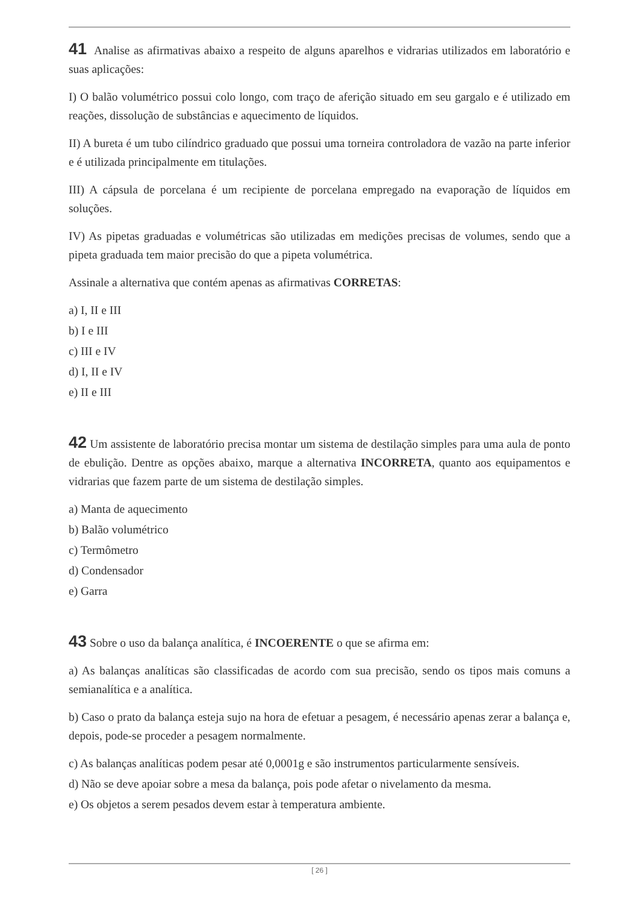41 Analise as afirmativas abaixo a respeito de alguns aparelhos e vidrarias utilizados em laboratório e suas aplicações:
I) O balão volumétrico possui colo longo, com traço de aferição situado em seu gargalo e é utilizado em reações, dissolução de substâncias e aquecimento de líquidos.
II) A bureta é um tubo cilíndrico graduado que possui uma torneira controladora de vazão na parte inferior e é utilizada principalmente em titulações.
III) A cápsula de porcelana é um recipiente de porcelana empregado na evaporação de líquidos em soluções.
IV) As pipetas graduadas e volumétricas são utilizadas em medições precisas de volumes, sendo que a pipeta graduada tem maior precisão do que a pipeta volumétrica.
Assinale a alternativa que contém apenas as afirmativas CORRETAS:
a) I, II e III
b) I e III
c) III e IV
d) I, II e IV
e) II e III
42 Um assistente de laboratório precisa montar um sistema de destilação simples para uma aula de ponto de ebulição. Dentre as opções abaixo, marque a alternativa INCORRETA, quanto aos equipamentos e vidrarias que fazem parte de um sistema de destilação simples.
a) Manta de aquecimento
b) Balão volumétrico
c) Termômetro
d) Condensador
e) Garra
43 Sobre o uso da balança analítica, é INCOERENTE o que se afirma em:
a) As balanças analíticas são classificadas de acordo com sua precisão, sendo os tipos mais comuns a semianalítica e a analítica.
b) Caso o prato da balança esteja sujo na hora de efetuar a pesagem, é necessário apenas zerar a balança e, depois, pode-se proceder a pesagem normalmente.
c) As balanças analíticas podem pesar até 0,0001g e são instrumentos particularmente sensíveis.
d) Não se deve apoiar sobre a mesa da balança, pois pode afetar o nivelamento da mesma.
e) Os objetos a serem pesados devem estar à temperatura ambiente.
[ 26 ]